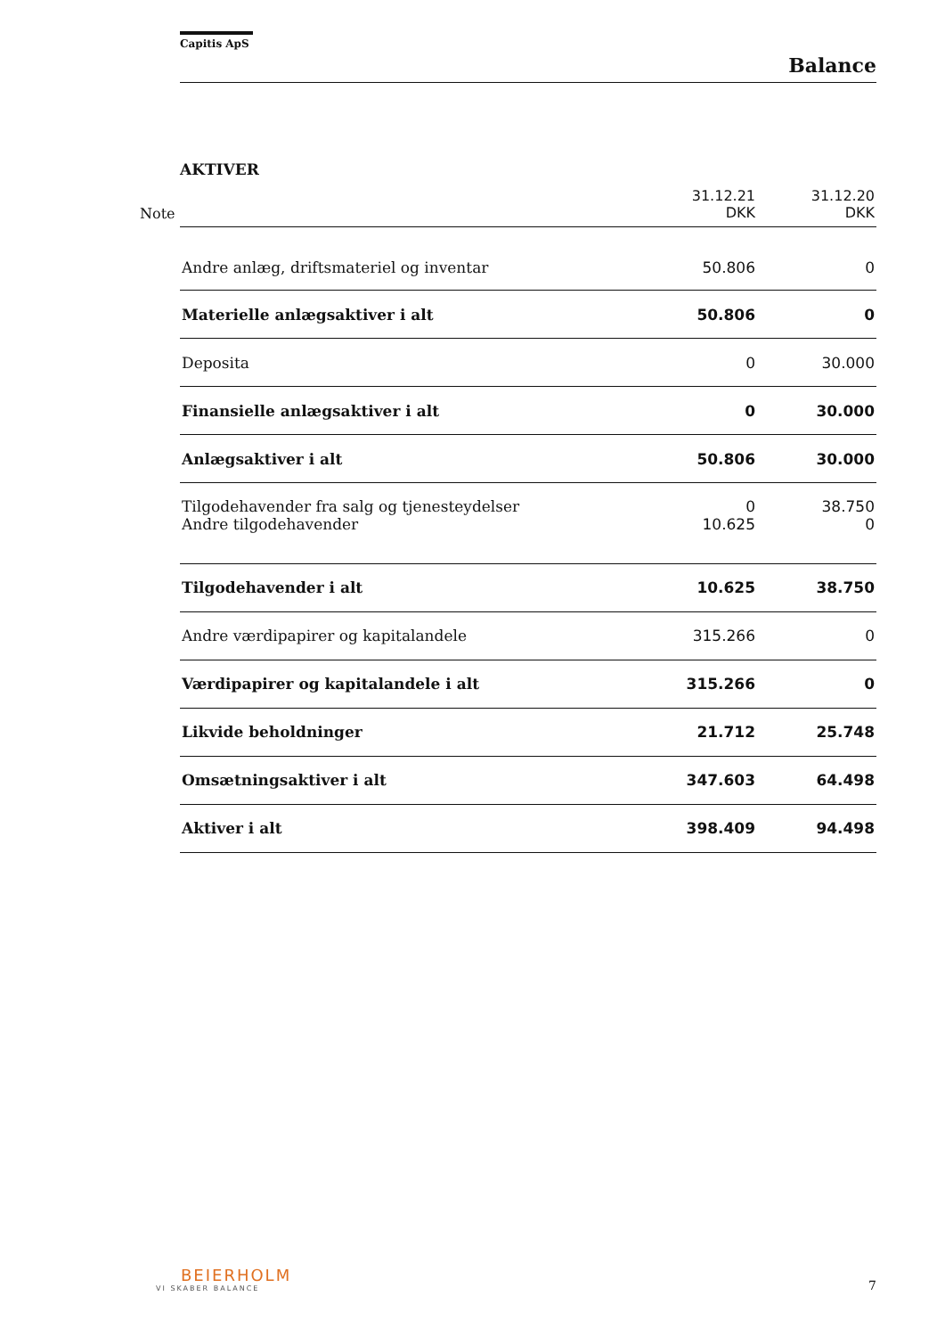Capitis ApS
Balance
AKTIVER
| Note | | 31.12.21 DKK | 31.12.20 DKK |
| | Andre anlæg, driftsmateriel og inventar | 50.806 | 0 |
| | Materielle anlægsaktiver i alt | 50.806 | 0 |
| | Deposita | 0 | 30.000 |
| | Finansielle anlægsaktiver i alt | 0 | 30.000 |
| | Anlægsaktiver i alt | 50.806 | 30.000 |
| | Tilgodehavender fra salg og tjenesteydelser | 0 | 38.750 |
| | Andre tilgodehavender | 10.625 | 0 |
| | Tilgodehavender i alt | 10.625 | 38.750 |
| | Andre værdipapirer og kapitalandele | 315.266 | 0 |
| | Værdipapirer og kapitalandele i alt | 315.266 | 0 |
| | Likvide beholdninger | 21.712 | 25.748 |
| | Omsætningsaktiver i alt | 347.603 | 64.498 |
| | Aktiver i alt | 398.409 | 94.498 |
BEIERHOLM
VI SKABER BALANCE
7